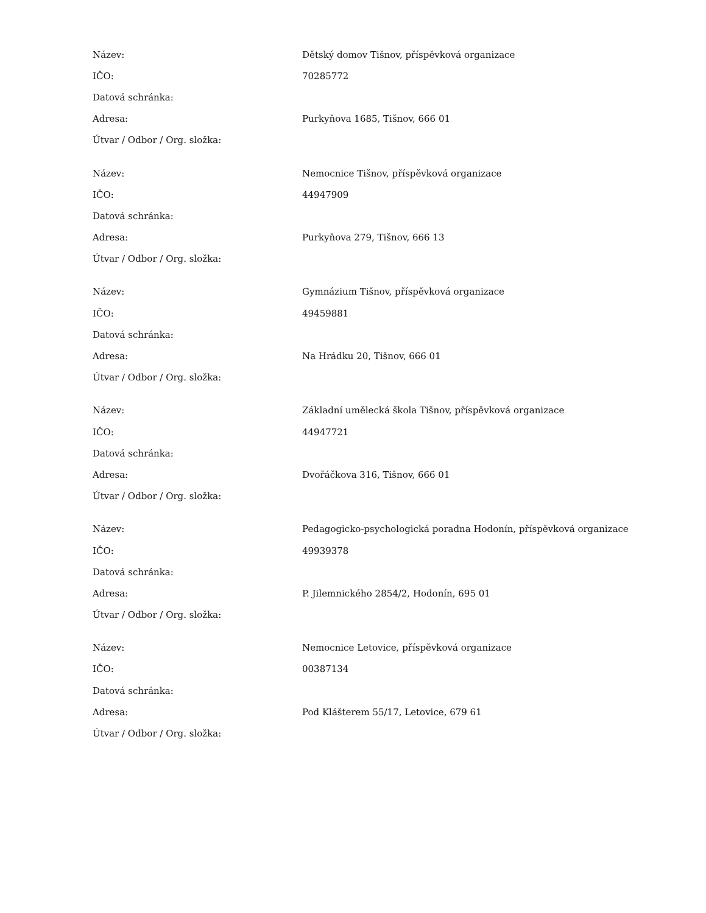| Název: | Dětský domov Tišnov, příspěvková organizace |
| IČO: | 70285772 |
| Datová schránka: | |
| Adresa: | Purkyňova 1685, Tišnov, 666 01 |
| Útvar / Odbor / Org. složka: | |
| Název: | Nemocnice Tišnov, příspěvková organizace |
| IČO: | 44947909 |
| Datová schránka: | |
| Adresa: | Purkyňova 279, Tišnov, 666 13 |
| Útvar / Odbor / Org. složka: | |
| Název: | Gymnázium Tišnov, příspěvková organizace |
| IČO: | 49459881 |
| Datová schránka: | |
| Adresa: | Na Hrádku 20, Tišnov, 666 01 |
| Útvar / Odbor / Org. složka: | |
| Název: | Základní umělecká škola Tišnov, příspěvková organizace |
| IČO: | 44947721 |
| Datová schránka: | |
| Adresa: | Dvořáčkova 316, Tišnov, 666 01 |
| Útvar / Odbor / Org. složka: | |
| Název: | Pedagogicko-psychologická poradna Hodonín, příspěvková organizace |
| IČO: | 49939378 |
| Datová schránka: | |
| Adresa: | P. Jilemnického 2854/2, Hodonín, 695 01 |
| Útvar / Odbor / Org. složka: | |
| Název: | Nemocnice Letovice, příspěvková organizace |
| IČO: | 00387134 |
| Datová schránka: | |
| Adresa: | Pod Klášterem 55/17, Letovice, 679 61 |
| Útvar / Odbor / Org. složka: | |